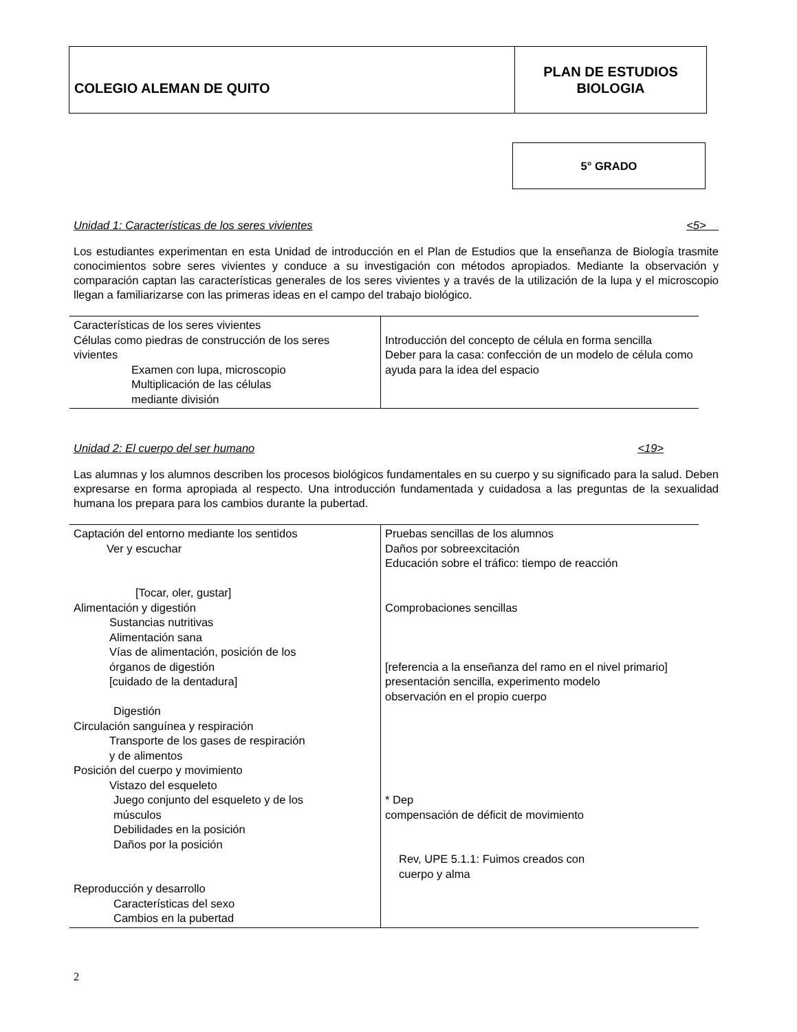COLEGIO ALEMAN DE QUITO
PLAN DE ESTUDIOS
BIOLOGIA
5° GRADO
Unidad 1: Características de los seres vivientes <5>
Los estudiantes experimentan en esta Unidad de introducción en el Plan de Estudios que la enseñanza de Biología trasmite conocimientos sobre seres vivientes y conduce a su investigación con métodos apropiados. Mediante la observación y comparación captan las características generales de los seres vivientes y a través de la utilización de la lupa y el microscopio llegan a familiarizarse con las primeras ideas en el campo del trabajo biológico.
| Características de los seres vivientes Células como piedras de construcción de los seres vivientes Examen con lupa, microscopio Multiplicación de las células mediante división | Introducción del concepto de célula en forma sencilla Deber para la casa: confección de un modelo de célula como ayuda para la idea del espacio |
Unidad 2: El cuerpo del ser humano <19>
Las alumnas y los alumnos describen los procesos biológicos fundamentales en su cuerpo y su significado para la salud. Deben expresarse en forma apropiada al respecto. Una introducción fundamentada y cuidadosa a las preguntas de la sexualidad humana los prepara para los cambios durante la pubertad.
| Captación del entorno mediante los sentidos Ver y escuchar [Tocar, oler, gustar] Alimentación y digestión Sustancias nutritivas Alimentación sana Vías de alimentación, posición de los órganos de digestión [cuidado de la dentadura] Digestión Circulación sanguínea y respiración Transporte de los gases de respiración y de alimentos Posición del cuerpo y movimiento Vistazo del esqueleto Juego conjunto del esqueleto y de los músculos Debilidades en la posición Daños por la posición Reproducción y desarrollo Características del sexo Cambios en la pubertad | Pruebas sencillas de los alumnos Daños por sobreexcitación Educación sobre el tráfico: tiempo de reacción Comprobaciones sencillas [referencia a la enseñanza del ramo en el nivel primario] presentación sencilla, experimento modelo observación en el propio cuerpo * Dep compensación de déficit de movimiento Rev, UPE 5.1.1: Fuimos creados con cuerpo y alma |
2